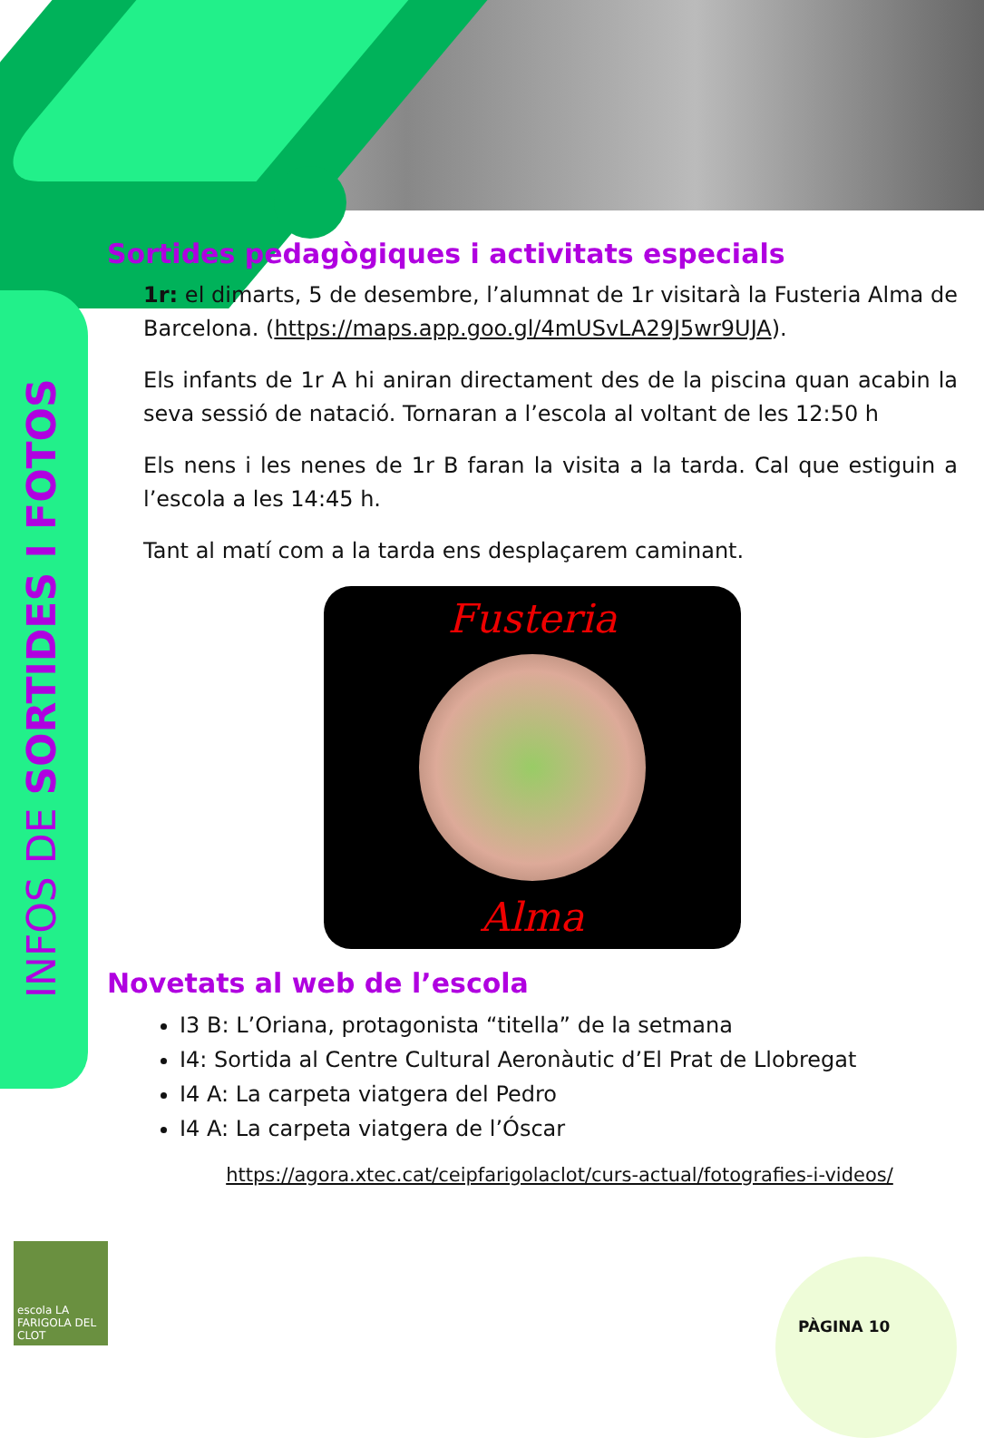INFOS DE SORTIDES I FOTOS
Sortides pedagògiques i activitats especials
1r: el dimarts, 5 de desembre, l’alumnat de 1r visitarà la Fusteria Alma de Barcelona. (https://maps.app.goo.gl/4mUSvLA29J5wr9UJA).
Els infants de 1r A hi aniran directament des de la piscina quan acabin la seva sessió de natació. Tornaran a l’escola al voltant de les 12:50 h
Els nens i les nenes de 1r B faran la visita a la tarda. Cal que estiguin a l’escola a les 14:45 h.
Tant al matí com a la tarda ens desplaçarem caminant.
Fusteria
Alma
Novetats al web de l’escola
I3 B: L’Oriana, protagonista “titella” de la setmana
I4: Sortida al Centre Cultural Aeronàutic d’El Prat de Llobregat
I4 A: La carpeta viatgera del Pedro
I4 A: La carpeta viatgera de l’Óscar
https://agora.xtec.cat/ceipfarigolaclot/curs-actual/fotografies-i-videos/
escola LA FARIGOLA DEL CLOT
PÀGINA 10